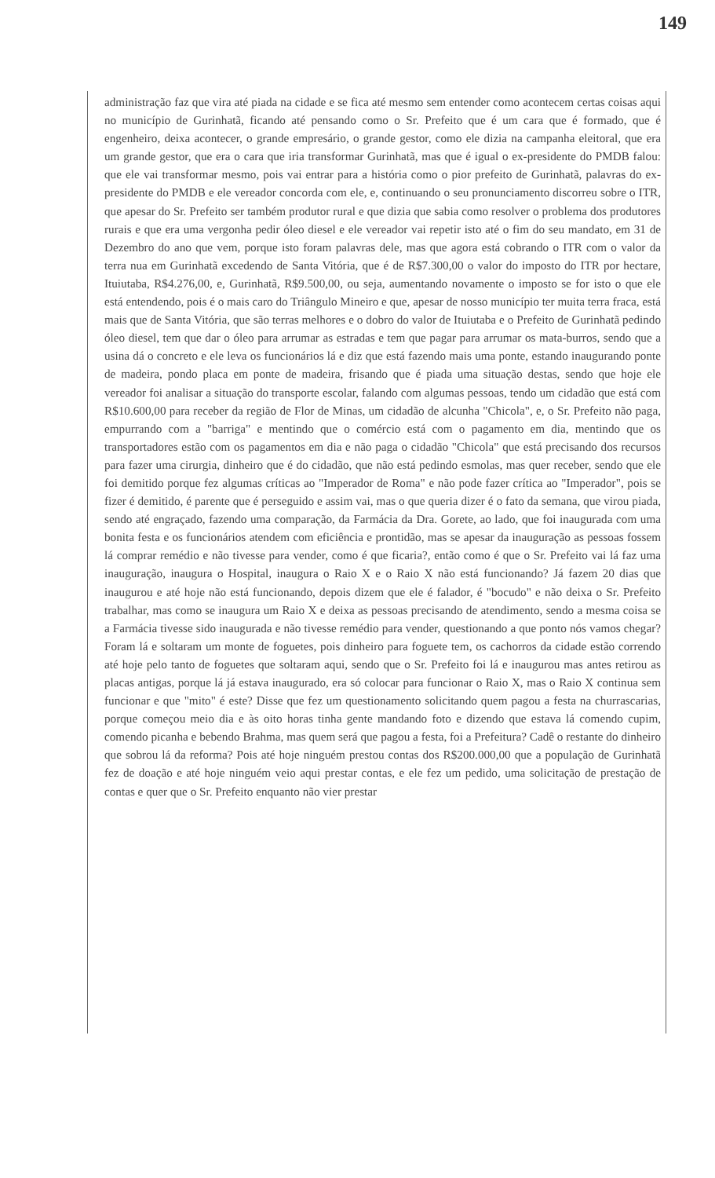149
administração faz que vira até piada na cidade e se fica até mesmo sem entender como acontecem certas coisas aqui no município de Gurinhatã, ficando até pensando como o Sr. Prefeito que é um cara que é formado, que é engenheiro, deixa acontecer, o grande empresário, o grande gestor, como ele dizia na campanha eleitoral, que era um grande gestor, que era o cara que iria transformar Gurinhatã, mas que é igual o ex-presidente do PMDB falou: que ele vai transformar mesmo, pois vai entrar para a história como o pior prefeito de Gurinhatã, palavras do ex-presidente do PMDB e ele vereador concorda com ele, e, continuando o seu pronunciamento discorreu sobre o ITR, que apesar do Sr. Prefeito ser também produtor rural e que dizia que sabia como resolver o problema dos produtores rurais e que era uma vergonha pedir óleo diesel e ele vereador vai repetir isto até o fim do seu mandato, em 31 de Dezembro do ano que vem, porque isto foram palavras dele, mas que agora está cobrando o ITR com o valor da terra nua em Gurinhatã excedendo de Santa Vitória, que é de R$7.300,00 o valor do imposto do ITR por hectare, Ituiutaba, R$4.276,00, e, Gurinhatã, R$9.500,00, ou seja, aumentando novamente o imposto se for isto o que ele está entendendo, pois é o mais caro do Triângulo Mineiro e que, apesar de nosso município ter muita terra fraca, está mais que de Santa Vitória, que são terras melhores e o dobro do valor de Ituiutaba e o Prefeito de Gurinhatã pedindo óleo diesel, tem que dar o óleo para arrumar as estradas e tem que pagar para arrumar os mata-burros, sendo que a usina dá o concreto e ele leva os funcionários lá e diz que está fazendo mais uma ponte, estando inaugurando ponte de madeira, pondo placa em ponte de madeira, frisando que é piada uma situação destas, sendo que hoje ele vereador foi analisar a situação do transporte escolar, falando com algumas pessoas, tendo um cidadão que está com R$10.600,00 para receber da região de Flor de Minas, um cidadão de alcunha "Chicola", e, o Sr. Prefeito não paga, empurrando com a "barriga" e mentindo que o comércio está com o pagamento em dia, mentindo que os transportadores estão com os pagamentos em dia e não paga o cidadão "Chicola" que está precisando dos recursos para fazer uma cirurgia, dinheiro que é do cidadão, que não está pedindo esmolas, mas quer receber, sendo que ele foi demitido porque fez algumas críticas ao "Imperador de Roma" e não pode fazer crítica ao "Imperador", pois se fizer é demitido, é parente que é perseguido e assim vai, mas o que queria dizer é o fato da semana, que virou piada, sendo até engraçado, fazendo uma comparação, da Farmácia da Dra. Gorete, ao lado, que foi inaugurada com uma bonita festa e os funcionários atendem com eficiência e prontidão, mas se apesar da inauguração as pessoas fossem lá comprar remédio e não tivesse para vender, como é que ficaria?, então como é que o Sr. Prefeito vai lá faz uma inauguração, inaugura o Hospital, inaugura o Raio X e o Raio X não está funcionando? Já fazem 20 dias que inaugurou e até hoje não está funcionando, depois dizem que ele é falador, é "bocudo" e não deixa o Sr. Prefeito trabalhar, mas como se inaugura um Raio X e deixa as pessoas precisando de atendimento, sendo a mesma coisa se a Farmácia tivesse sido inaugurada e não tivesse remédio para vender, questionando a que ponto nós vamos chegar? Foram lá e soltaram um monte de foguetes, pois dinheiro para foguete tem, os cachorros da cidade estão correndo até hoje pelo tanto de foguetes que soltaram aqui, sendo que o Sr. Prefeito foi lá e inaugurou mas antes retirou as placas antigas, porque lá já estava inaugurado, era só colocar para funcionar o Raio X, mas o Raio X continua sem funcionar e que "mito" é este? Disse que fez um questionamento solicitando quem pagou a festa na churrascarias, porque começou meio dia e às oito horas tinha gente mandando foto e dizendo que estava lá comendo cupim, comendo picanha e bebendo Brahma, mas quem será que pagou a festa, foi a Prefeitura? Cadê o restante do dinheiro que sobrou lá da reforma? Pois até hoje ninguém prestou contas dos R$200.000,00 que a população de Gurinhatã fez de doação e até hoje ninguém veio aqui prestar contas, e ele fez um pedido, uma solicitação de prestação de contas e quer que o Sr. Prefeito enquanto não vier prestar